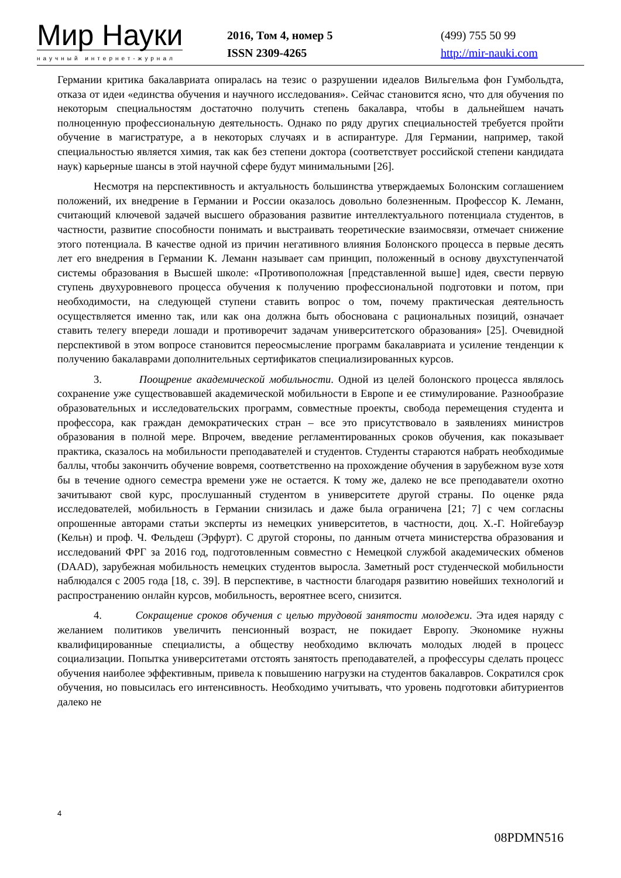Мир Науки
научный интернет-журнал
2016, Том 4, номер 5
ISSN 2309-4265
(499) 755 50 99
http://mir-nauki.com
Германии критика бакалавриата опиралась на тезис о разрушении идеалов Вильгельма фон Гумбольдта, отказа от идеи «единства обучения и научного исследования». Сейчас становится ясно, что для обучения по некоторым специальностям достаточно получить степень бакалавра, чтобы в дальнейшем начать полноценную профессиональную деятельность. Однако по ряду других специальностей требуется пройти обучение в магистратуре, а в некоторых случаях и в аспирантуре. Для Германии, например, такой специальностью является химия, так как без степени доктора (соответствует российской степени кандидата наук) карьерные шансы в этой научной сфере будут минимальными [26].
Несмотря на перспективность и актуальность большинства утверждаемых Болонским соглашением положений, их внедрение в Германии и России оказалось довольно болезненным. Профессор К. Леманн, считающий ключевой задачей высшего образования развитие интеллектуального потенциала студентов, в частности, развитие способности понимать и выстраивать теоретические взаимосвязи, отмечает снижение этого потенциала. В качестве одной из причин негативного влияния Болонского процесса в первые десять лет его внедрения в Германии К. Леманн называет сам принцип, положенный в основу двухступенчатой системы образования в Высшей школе: «Противоположная [представленной выше] идея, свести первую ступень двухуровневого процесса обучения к получению профессиональной подготовки и потом, при необходимости, на следующей ступени ставить вопрос о том, почему практическая деятельность осуществляется именно так, или как она должна быть обоснована с рациональных позиций, означает ставить телегу впереди лошади и противоречит задачам университетского образования» [25]. Очевидной перспективой в этом вопросе становится переосмысление программ бакалавриата и усиление тенденции к получению бакалаврами дополнительных сертификатов специализированных курсов.
3. Поощрение академической мобильности. Одной из целей болонского процесса являлось сохранение уже существовавшей академической мобильности в Европе и ее стимулирование. Разнообразие образовательных и исследовательских программ, совместные проекты, свобода перемещения студента и профессора, как граждан демократических стран – все это присутствовало в заявлениях министров образования в полной мере. Впрочем, введение регламентированных сроков обучения, как показывает практика, сказалось на мобильности преподавателей и студентов. Студенты стараются набрать необходимые баллы, чтобы закончить обучение вовремя, соответственно на прохождение обучения в зарубежном вузе хотя бы в течение одного семестра времени уже не остается. К тому же, далеко не все преподаватели охотно зачитывают свой курс, прослушанный студентом в университете другой страны. По оценке ряда исследователей, мобильность в Германии снизилась и даже была ограничена [21; 7] с чем согласны опрошенные авторами статьи эксперты из немецких университетов, в частности, доц. Х.-Г. Нойгебауэр (Кельн) и проф. Ч. Фельдеш (Эрфурт). С другой стороны, по данным отчета министерства образования и исследований ФРГ за 2016 год, подготовленным совместно с Немецкой службой академических обменов (DAAD), зарубежная мобильность немецких студентов выросла. Заметный рост студенческой мобильности наблюдался с 2005 года [18, с. 39]. В перспективе, в частности благодаря развитию новейших технологий и распространению онлайн курсов, мобильность, вероятнее всего, снизится.
4. Сокращение сроков обучения с целью трудовой занятости молодежи. Эта идея наряду с желанием политиков увеличить пенсионный возраст, не покидает Европу. Экономике нужны квалифицированные специалисты, а обществу необходимо включать молодых людей в процесс социализации. Попытка университетами отстоять занятость преподавателей, а профессуры сделать процесс обучения наиболее эффективным, привела к повышению нагрузки на студентов бакалавров. Сократился срок обучения, но повысилась его интенсивность. Необходимо учитывать, что уровень подготовки абитуриентов далеко не
4
08PDMN516